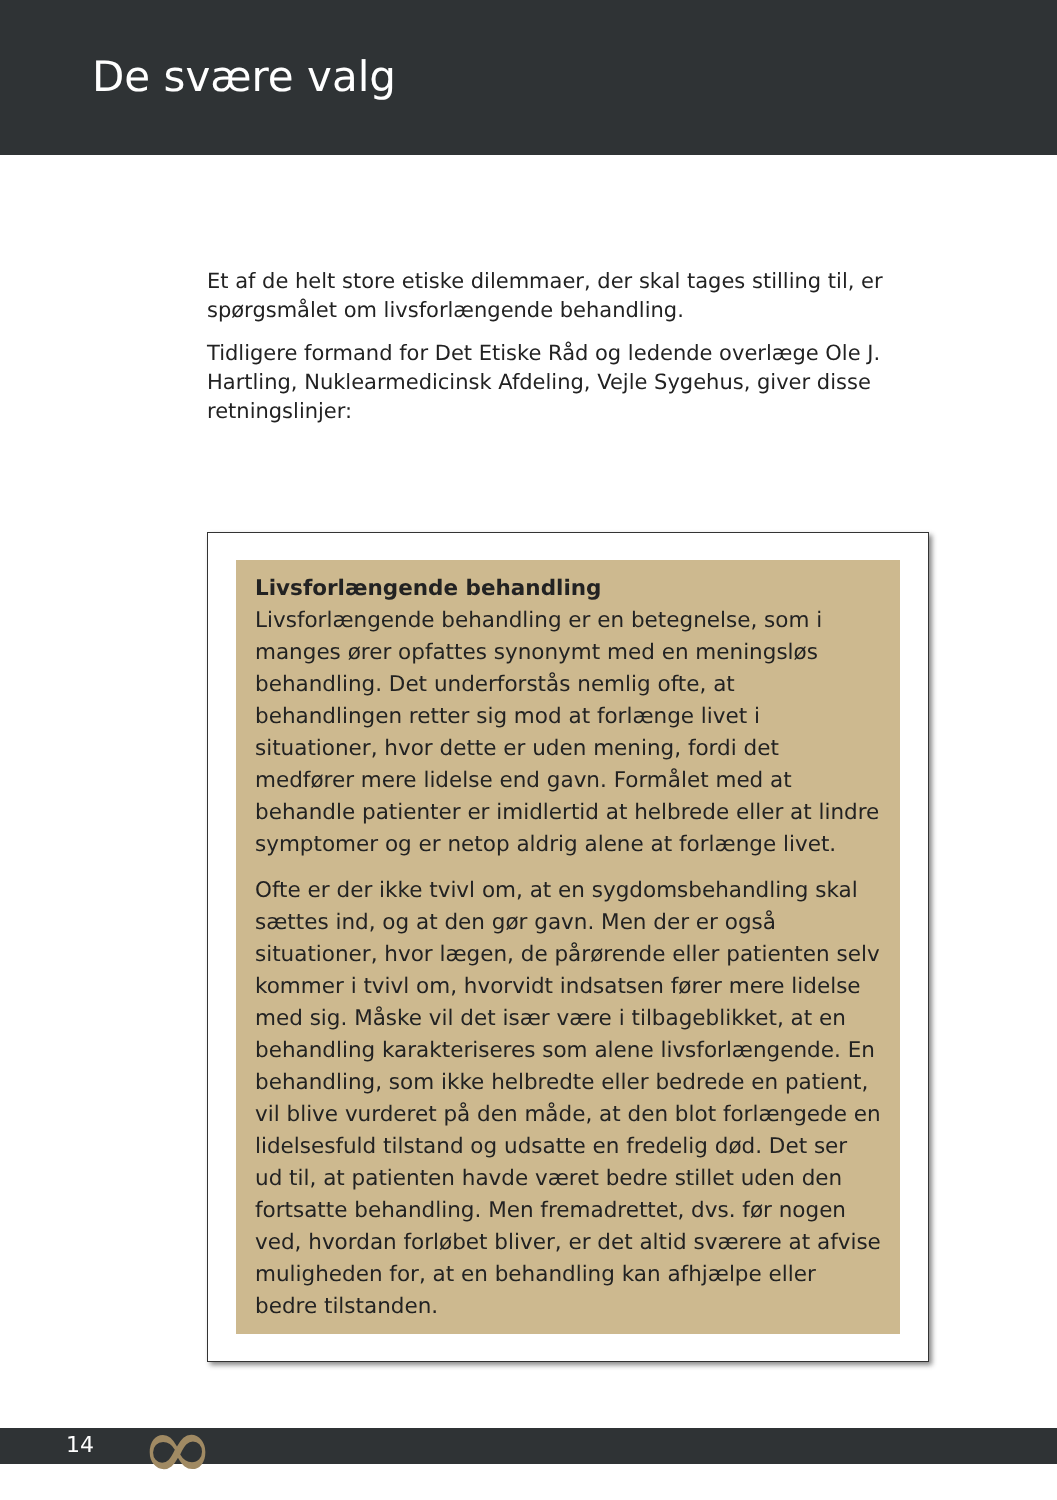De svære valg
Et af de helt store etiske dilemmaer, der skal tages stilling til, er spørgsmålet om livsforlængende behandling.
Tidligere formand for Det Etiske Råd og ledende overlæge Ole J. Hartling, Nuklearmedicinsk Afdeling, Vejle Sygehus, giver disse retningslinjer:
Livsforlængende behandling
Livsforlængende behandling er en betegnelse, som i manges ører opfattes synonymt med en meningsløs behandling. Det underforstås nemlig ofte, at behandlingen retter sig mod at forlænge livet i situationer, hvor dette er uden mening, fordi det medfører mere lidelse end gavn. Formålet med at behandle patienter er imidlertid at helbrede eller at lindre symptomer og er netop aldrig alene at forlænge livet.
Ofte er der ikke tvivl om, at en sygdomsbehandling skal sættes ind, og at den gør gavn. Men der er også situationer, hvor lægen, de pårørende eller patienten selv kommer i tvivl om, hvorvidt indsatsen fører mere lidelse med sig. Måske vil det især være i tilbageblikket, at en behandling karakteriseres som alene livsforlængende. En behandling, som ikke helbredte eller bedrede en patient, vil blive vurderet på den måde, at den blot forlængede en lidelsesfuld tilstand og udsatte en fredelig død. Det ser ud til, at patienten havde været bedre stillet uden den fortsatte behandling. Men fremadrettet, dvs. før nogen ved, hvordan forløbet bliver, er det altid sværere at afvise muligheden for, at en behandling kan afhjælpe eller bedre tilstanden.
14 ∞